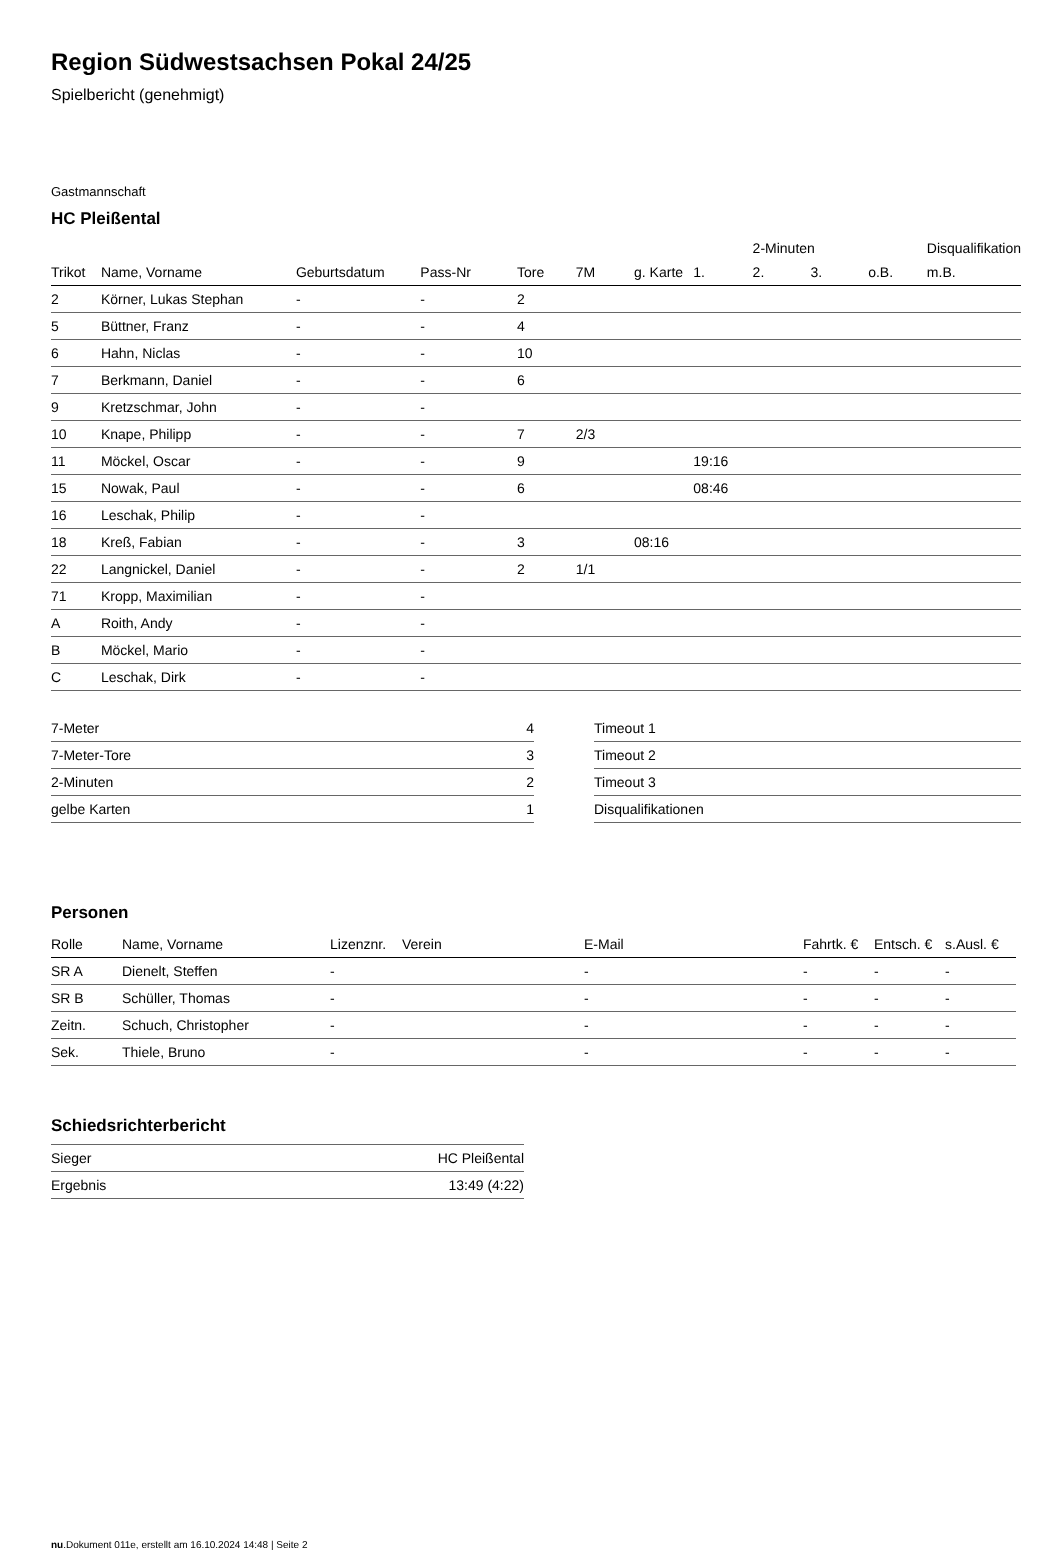Region Südwestsachsen Pokal 24/25
Spielbericht (genehmigt)
Gastmannschaft
HC Pleißental
| | | | | | | | | 2-Minuten | | | Disqualifikation |
| --- | --- | --- | --- | --- | --- | --- | --- | --- | --- | --- | --- |
| Trikot | Name, Vorname | Geburtsdatum | Pass-Nr | Tore | 7M | g. Karte | 1. | 2. | 3. | o.B. | m.B. |
| 2 | Körner, Lukas Stephan | - | - | 2 | | | | | | | |
| 5 | Büttner, Franz | - | - | 4 | | | | | | | |
| 6 | Hahn, Niclas | - | - | 10 | | | | | | | |
| 7 | Berkmann, Daniel | - | - | 6 | | | | | | | |
| 9 | Kretzschmar, John | - | - | | | | | | | | |
| 10 | Knape, Philipp | - | - | 7 | 2/3 | | | | | | |
| 11 | Möckel, Oscar | - | - | 9 | | | 19:16 | | | | |
| 15 | Nowak, Paul | - | - | 6 | | | 08:46 | | | | |
| 16 | Leschak, Philip | - | - | | | | | | | | |
| 18 | Kreß, Fabian | - | - | 3 | | 08:16 | | | | | |
| 22 | Langnickel, Daniel | - | - | 2 | 1/1 | | | | | | |
| 71 | Kropp, Maximilian | - | - | | | | | | | | |
| A | Roith, Andy | - | - | | | | | | | | |
| B | Möckel, Mario | - | - | | | | | | | | |
| C | Leschak, Dirk | - | - | | | | | | | | |
| 7-Meter | 4 |
| 7-Meter-Tore | 3 |
| 2-Minuten | 2 |
| gelbe Karten | 1 |
| Timeout 1 |
| Timeout 2 |
| Timeout 3 |
| Disqualifikationen |
Personen
| Rolle | Name, Vorname | Lizenznr. | Verein | E-Mail | Fahrtk. € | Entsch. € | s.Ausl. € |
| --- | --- | --- | --- | --- | --- | --- | --- |
| SR A | Dienelt, Steffen | - | | - | - | - | - |
| SR B | Schüller, Thomas | - | | - | - | - | - |
| Zeitn. | Schuch, Christopher | - | | - | - | - | - |
| Sek. | Thiele, Bruno | - | | - | - | - | - |
Schiedsrichterbericht
| Sieger | HC Pleißental |
| Ergebnis | 13:49 (4:22) |
nu.Dokument 011e, erstellt am 16.10.2024 14:48 | Seite 2